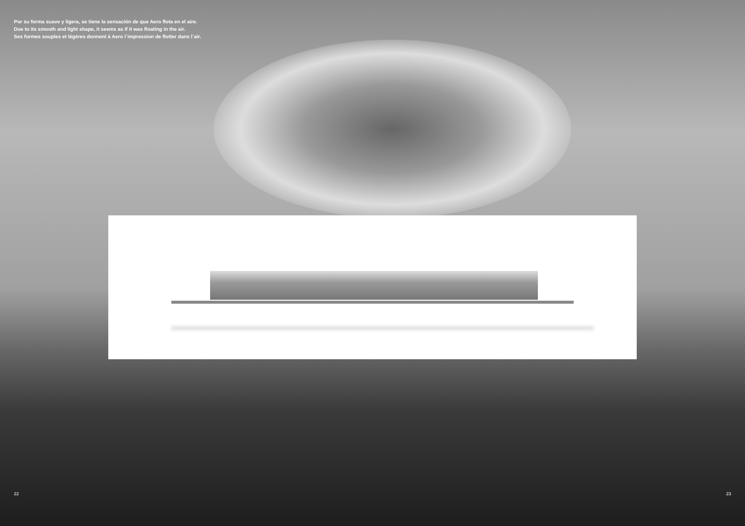Por su forma suave y ligera, se tiene la sensación de que Aero flota en el aire.
Due to its smooth and light shape, it seems as if it was floating in the air.
Ses formes souples et légères donnent à Aero l´impression de flotter dans l´air.
22 23